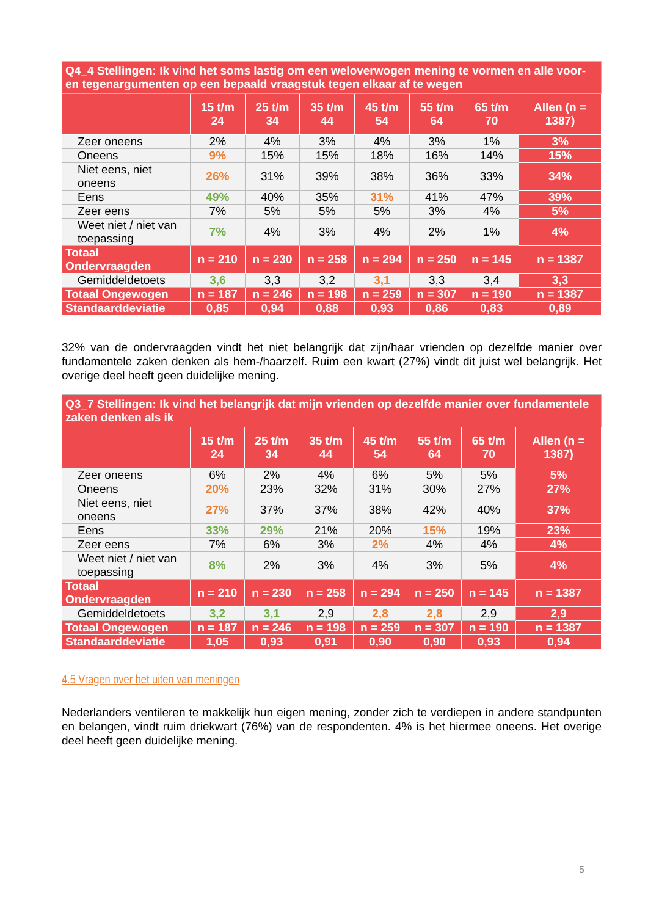| Q4_4 Stellingen: Ik vind het soms lastig om een weloverwogen mening te vormen en alle voor- en tegenargumenten op een bepaald vraagstuk tegen elkaar af te wegen | | | | | | | |
| | 15 t/m 24 | 25 t/m 34 | 35 t/m 44 | 45 t/m 54 | 55 t/m 64 | 65 t/m 70 | Allen (n = 1387) |
| Zeer oneens | 2% | 4% | 3% | 4% | 3% | 1% | 3% |
| Oneens | 9% | 15% | 15% | 18% | 16% | 14% | 15% |
| Niet eens, niet oneens | 26% | 31% | 39% | 38% | 36% | 33% | 34% |
| Eens | 49% | 40% | 35% | 31% | 41% | 47% | 39% |
| Zeer eens | 7% | 5% | 5% | 5% | 3% | 4% | 5% |
| Weet niet / niet van toepassing | 7% | 4% | 3% | 4% | 2% | 1% | 4% |
| Totaal Ondervraagden | n = 210 | n = 230 | n = 258 | n = 294 | n = 250 | n = 145 | n = 1387 |
| Gemiddeldetoets | 3,6 | 3,3 | 3,2 | 3,1 | 3,3 | 3,4 | 3,3 |
| Totaal Ongewogen | n = 187 | n = 246 | n = 198 | n = 259 | n = 307 | n = 190 | n = 1387 |
| Standaarddeviatie | 0,85 | 0,94 | 0,88 | 0,93 | 0,86 | 0,83 | 0,89 |
32% van de ondervraagden vindt het niet belangrijk dat zijn/haar vrienden op dezelfde manier over fundamentele zaken denken als hem-/haarzelf. Ruim een kwart (27%) vindt dit juist wel belangrijk. Het overige deel heeft geen duidelijke mening.
| Q3_7 Stellingen: Ik vind het belangrijk dat mijn vrienden op dezelfde manier over fundamentele zaken denken als ik | | | | | | | |
| | 15 t/m 24 | 25 t/m 34 | 35 t/m 44 | 45 t/m 54 | 55 t/m 64 | 65 t/m 70 | Allen (n = 1387) |
| Zeer oneens | 6% | 2% | 4% | 6% | 5% | 5% | 5% |
| Oneens | 20% | 23% | 32% | 31% | 30% | 27% | 27% |
| Niet eens, niet oneens | 27% | 37% | 37% | 38% | 42% | 40% | 37% |
| Eens | 33% | 29% | 21% | 20% | 15% | 19% | 23% |
| Zeer eens | 7% | 6% | 3% | 2% | 4% | 4% | 4% |
| Weet niet / niet van toepassing | 8% | 2% | 3% | 4% | 3% | 5% | 4% |
| Totaal Ondervraagden | n = 210 | n = 230 | n = 258 | n = 294 | n = 250 | n = 145 | n = 1387 |
| Gemiddeldetoets | 3,2 | 3,1 | 2,9 | 2,8 | 2,8 | 2,9 | 2,9 |
| Totaal Ongewogen | n = 187 | n = 246 | n = 198 | n = 259 | n = 307 | n = 190 | n = 1387 |
| Standaarddeviatie | 1,05 | 0,93 | 0,91 | 0,90 | 0,90 | 0,93 | 0,94 |
4.5 Vragen over het uiten van meningen
Nederlanders ventileren te makkelijk hun eigen mening, zonder zich te verdiepen in andere standpunten en belangen, vindt ruim driekwart (76%) van de respondenten. 4% is het hiermee oneens. Het overige deel heeft geen duidelijke mening.
5